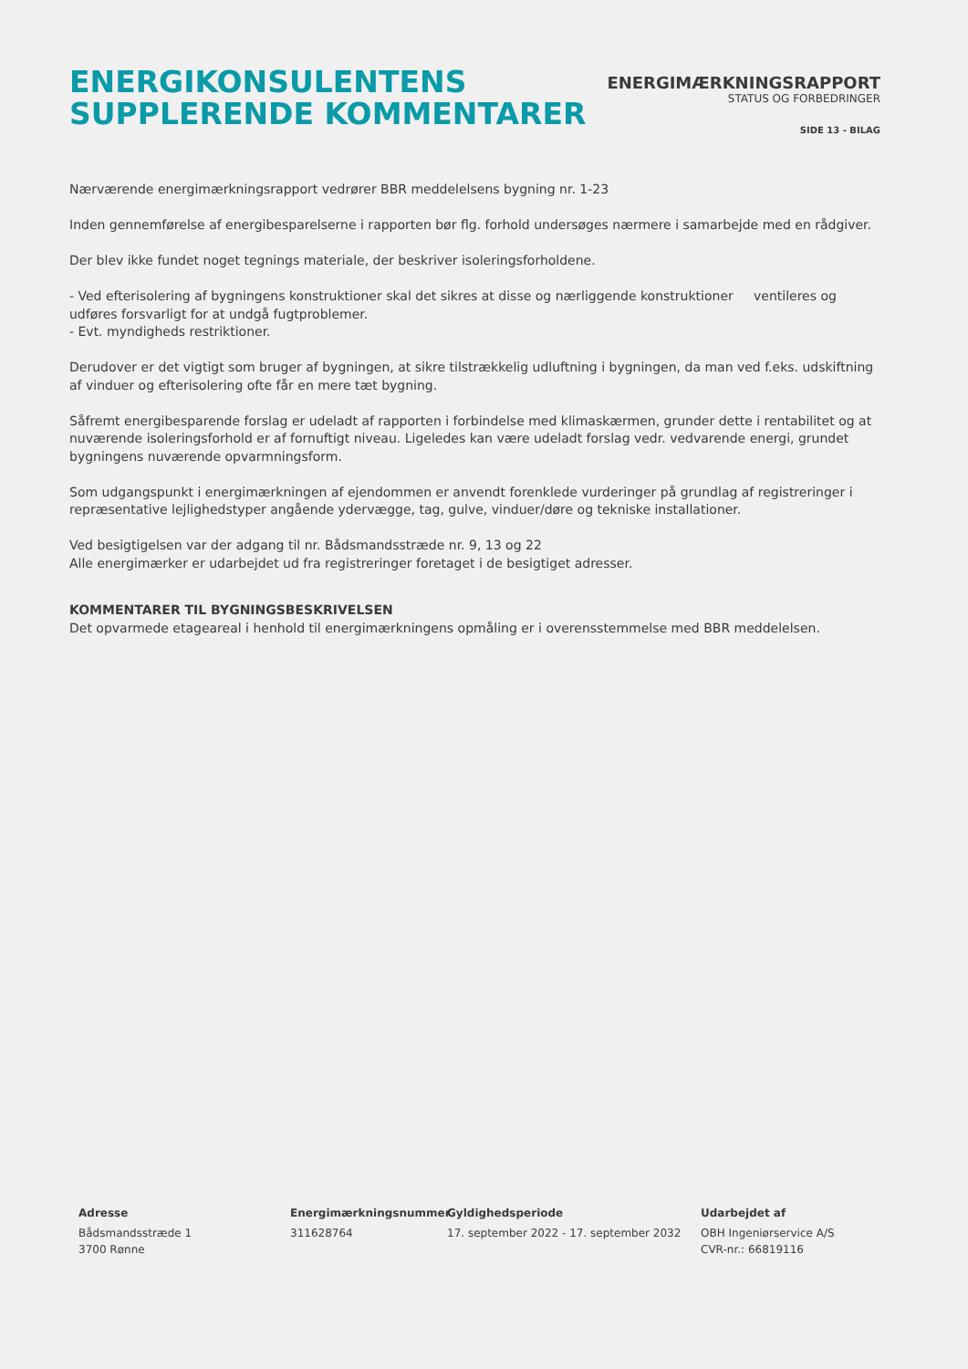ENERGIKONSULENTENS
SUPPLERENDE KOMMENTARER
ENERGIMÆRKNINGSRAPPORT
STATUS OG FORBEDRINGER
SIDE 13 - BILAG
Nærværende energimærkningsrapport vedrører BBR meddelelsens bygning nr. 1-23
Inden gennemførelse af energibesparelserne i rapporten bør flg. forhold undersøges nærmere i samarbejde med en rådgiver.
Der blev ikke fundet noget tegnings materiale, der beskriver isoleringsforholdene.
- Ved efterisolering af bygningens konstruktioner skal det sikres at disse og nærliggende konstruktioner ventileres og udføres forsvarligt for at undgå fugtproblemer.
- Evt. myndigheds restriktioner.
Derudover er det vigtigt som bruger af bygningen, at sikre tilstrækkelig udluftning i bygningen, da man ved f.eks. udskiftning af vinduer og efterisolering ofte får en mere tæt bygning.
Såfremt energibesparende forslag er udeladt af rapporten i forbindelse med klimaskærmen, grunder dette i rentabilitet og at nuværende isoleringsforhold er af fornuftigt niveau. Ligeledes kan være udeladt forslag vedr. vedvarende energi, grundet bygningens nuværende opvarmningsform.
Som udgangspunkt i energimærkningen af ejendommen er anvendt forenklede vurderinger på grundlag af registreringer i repræsentative lejlighedstyper angående ydervægge, tag, gulve, vinduer/døre og tekniske installationer.
Ved besigtigelsen var der adgang til nr. Bådsmandsstræde nr. 9, 13 og 22
Alle energimærker er udarbejdet ud fra registreringer foretaget i de besigtiget adresser.
KOMMENTARER TIL BYGNINGSBESKRIVELSEN
Det opvarmede etageareal i henhold til energimærkningens opmåling er i overensstemmelse med BBR meddelelsen.
Adresse
Bådsmandsstræde 1
3700 Rønne
Energimærkningsnummer
311628764
Gyldighedsperiode
17. september 2022 - 17. september 2032
Udarbejdet af
OBH Ingeniørservice A/S
CVR-nr.: 66819116